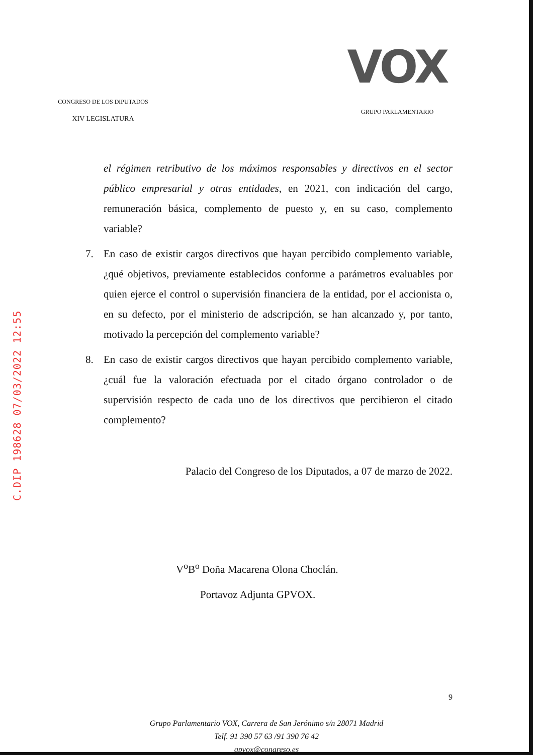C.DIP 198628 07/03/2022 12:55
CONGRESO DE LOS DIPUTADOS
XIV LEGISLATURA
VOX
GRUPO PARLAMENTARIO
el régimen retributivo de los máximos responsables y directivos en el sector público empresarial y otras entidades, en 2021, con indicación del cargo, remuneración básica, complemento de puesto y, en su caso, complemento variable?
7. En caso de existir cargos directivos que hayan percibido complemento variable, ¿qué objetivos, previamente establecidos conforme a parámetros evaluables por quien ejerce el control o supervisión financiera de la entidad, por el accionista o, en su defecto, por el ministerio de adscripción, se han alcanzado y, por tanto, motivado la percepción del complemento variable?
8. En caso de existir cargos directivos que hayan percibido complemento variable, ¿cuál fue la valoración efectuada por el citado órgano controlador o de supervisión respecto de cada uno de los directivos que percibieron el citado complemento?
Palacio del Congreso de los Diputados, a 07 de marzo de 2022.
V<sup>o</sup>B<sup>o</sup> Doña Macarena Olona Choclán.
Portavoz Adjunta GPVOX.
9
Grupo Parlamentario VOX, Carrera de San Jerónimo s/n 28071 Madrid
Telf. 91 390 57 63 /91 390 76 42
gpvox@congreso.es